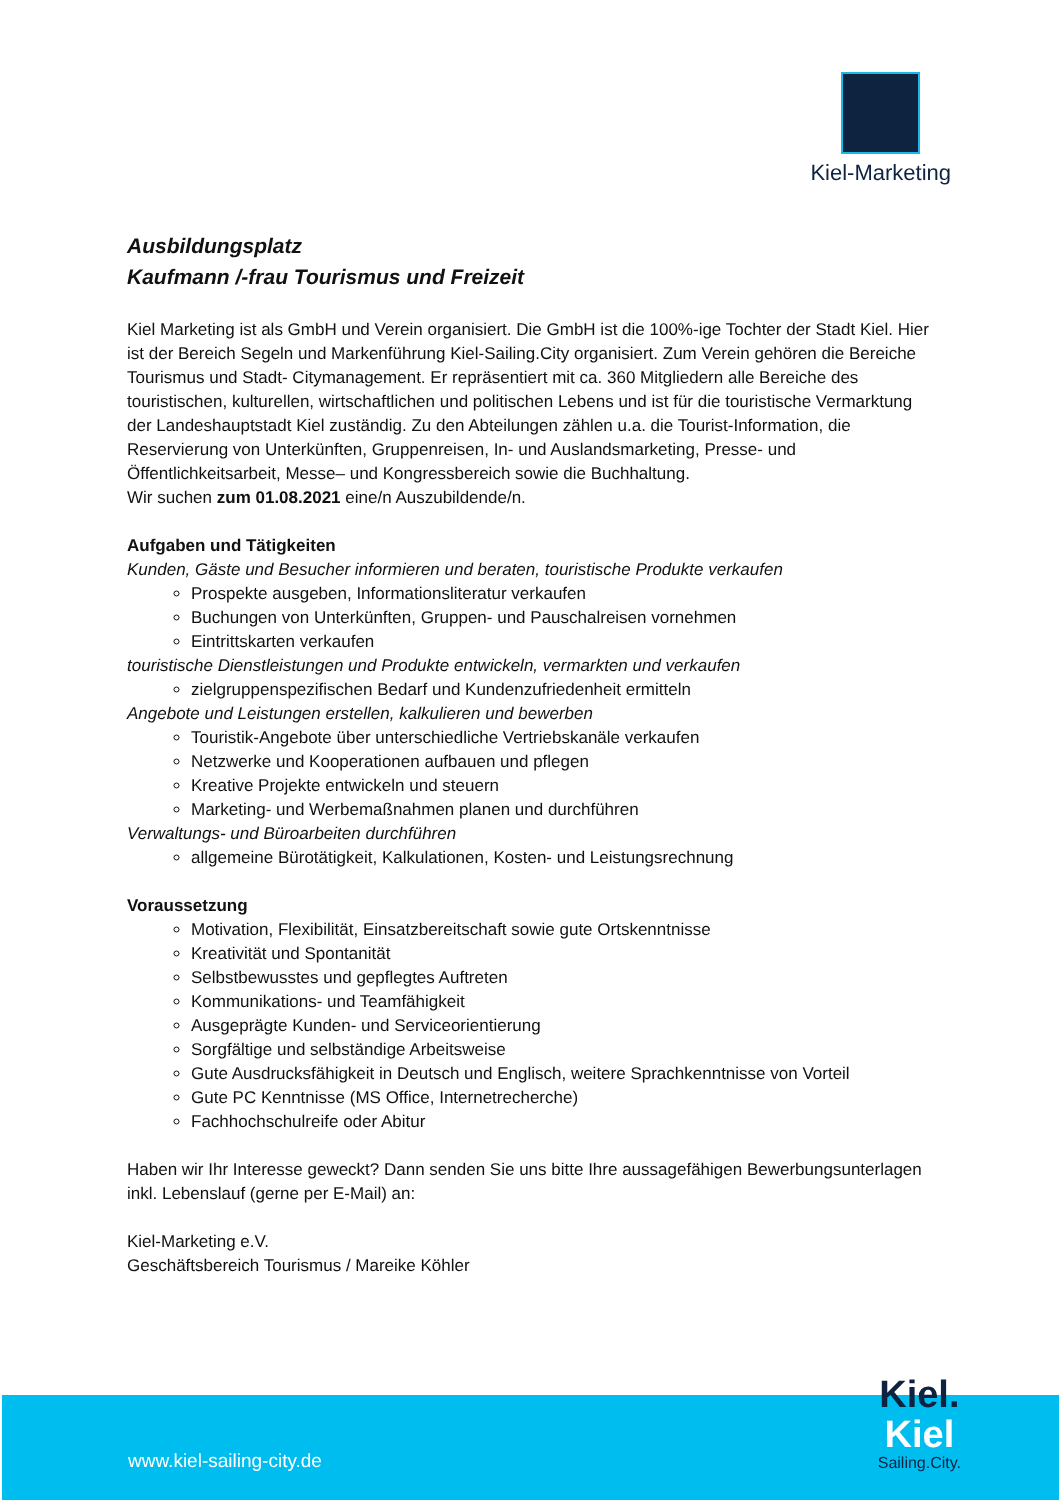Kiel-Marketing
Ausbildungsplatz
Kaufmann /-frau Tourismus und Freizeit
Kiel Marketing ist als GmbH und Verein organisiert. Die GmbH ist die 100%-ige Tochter der Stadt Kiel. Hier ist der Bereich Segeln und Markenführung Kiel-Sailing.City organisiert. Zum Verein gehören die Bereiche Tourismus und Stadt- Citymanagement. Er repräsentiert mit ca. 360 Mitgliedern alle Bereiche des touristischen, kulturellen, wirtschaftlichen und politischen Lebens und ist für die touristische Vermarktung der Landeshauptstadt Kiel zuständig. Zu den Abteilungen zählen u.a. die Tourist-Information, die Reservierung von Unterkünften, Gruppenreisen, In- und Auslandsmarketing, Presse- und Öffentlichkeitsarbeit, Messe– und Kongressbereich sowie die Buchhaltung.
Wir suchen zum 01.08.2021 eine/n Auszubildende/n.
Aufgaben und Tätigkeiten
Kunden, Gäste und Besucher informieren und beraten, touristische Produkte verkaufen
Prospekte ausgeben, Informationsliteratur verkaufen
Buchungen von Unterkünften, Gruppen- und Pauschalreisen vornehmen
Eintrittskarten verkaufen
touristische Dienstleistungen und Produkte entwickeln, vermarkten und verkaufen
zielgruppenspezifischen Bedarf und Kundenzufriedenheit ermitteln
Angebote und Leistungen erstellen, kalkulieren und bewerben
Touristik-Angebote über unterschiedliche Vertriebskanäle verkaufen
Netzwerke und Kooperationen aufbauen und pflegen
Kreative Projekte entwickeln und steuern
Marketing- und Werbemaßnahmen planen und durchführen
Verwaltungs- und Büroarbeiten durchführen
allgemeine Bürotätigkeit, Kalkulationen, Kosten- und Leistungsrechnung
Voraussetzung
Motivation, Flexibilität, Einsatzbereitschaft sowie gute Ortskenntnisse
Kreativität und Spontanität
Selbstbewusstes und gepflegtes Auftreten
Kommunikations- und Teamfähigkeit
Ausgeprägte Kunden- und Serviceorientierung
Sorgfältige und selbständige Arbeitsweise
Gute Ausdrucksfähigkeit in Deutsch und Englisch, weitere Sprachkenntnisse von Vorteil
Gute PC Kenntnisse (MS Office, Internetrecherche)
Fachhochschulreife oder Abitur
Haben wir Ihr Interesse geweckt? Dann senden Sie uns bitte Ihre aussagefähigen Bewerbungsunterlagen inkl. Lebenslauf (gerne per E-Mail) an:
Kiel-Marketing e.V.
Geschäftsbereich Tourismus / Mareike Köhler
www.kiel-sailing-city.de Kiel.
Kiel
Sailing.City.